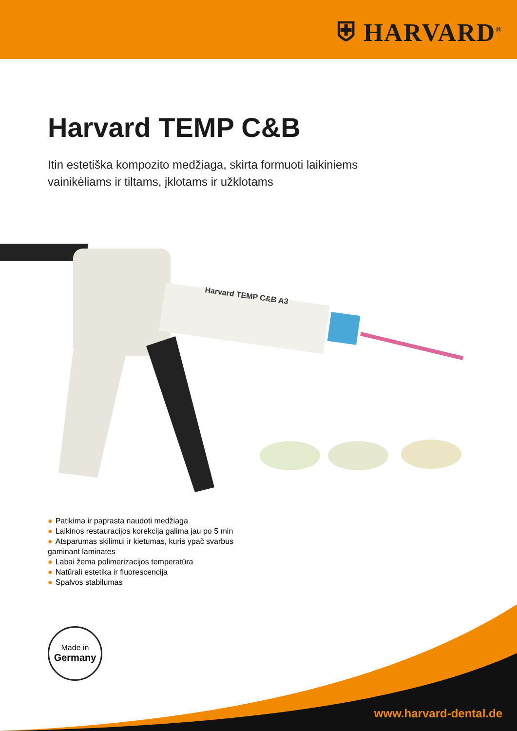⛨ HARVARD<sup>®</sup>
Harvard TEMP C&B
Itin estetiška kompozito medžiaga, skirta formuoti laikiniems
vainikėliams ir tiltams, įklotams ir užklotams
Harvard TEMP C&B A3
● Patikima ir paprasta naudoti medžiaga
● Laikinos restauracijos korekcija galima jau po 5 min
● Atsparumas skilimui ir kietumas, kuris ypač svarbus gaminant laminates
● Labai žema polimerizacijos temperatūra
● Natūrali estetika ir fluorescencija
● Spalvos stabilumas
Made in
Germany
www.harvard-dental.de